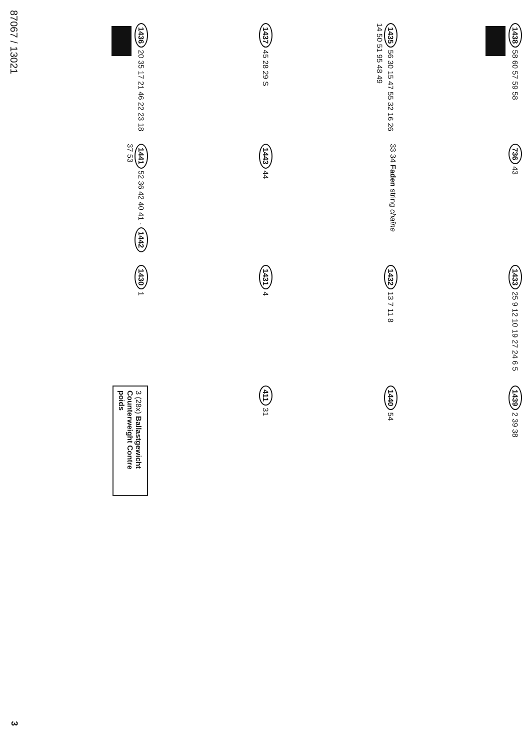87067 / 13021
3
1436 20 35 17 21 46 22 23 18
1437 45 28 29 S
1435 56 30 15 47 55 32 16 26 14 50 51 95 48 49
1438 58 60 57 59 58
1441 52 36 42 40 41 · 1442 37 53
1443 44
33 34 Faden string chaîne
736 43
1430 1
1431 4
1432 13 7 11 8
1433 25 9 12 10 19 27 24 6 5
3 (28x) Ballastgewicht Counterweight Contre poids
411 31
1440 54
1439 2 39 38